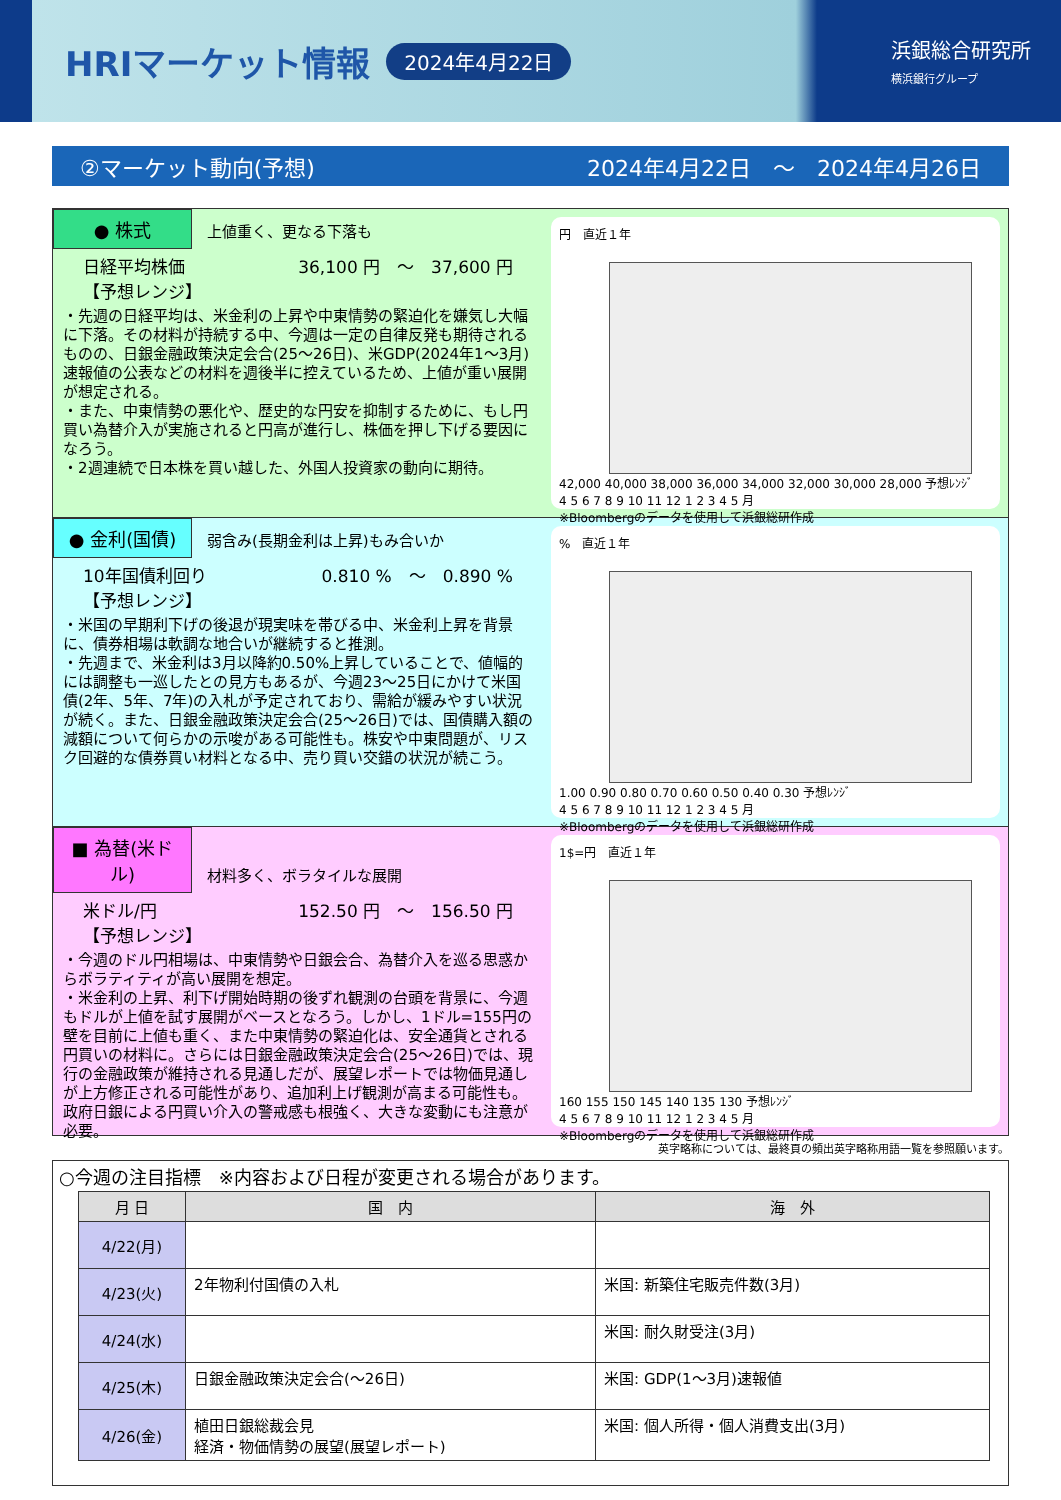HRIマーケット情報
2024年4月22日
浜銀総合研究所
横浜銀行グループ
②マーケット動向(予想) 2024年4月22日　～　2024年4月26日
● 株式 上値重く、更なる下落も
日経平均株価
【予想レンジ】 36,100 円　～　37,600 円
・先週の日経平均は、米金利の上昇や中東情勢の緊迫化を嫌気し大幅に下落。その材料が持続する中、今週は一定の自律反発も期待されるものの、日銀金融政策決定会合(25～26日)、米GDP(2024年1～3月)速報値の公表などの材料を週後半に控えているため、上値が重い展開が想定される。
・また、中東情勢の悪化や、歴史的な円安を抑制するために、もし円買い為替介入が実施されると円高が進行し、株価を押し下げる要因になろう。
・2週連続で日本株を買い越した、外国人投資家の動向に期待。
円　直近１年
42,000 40,000 38,000 36,000 34,000 32,000 30,000 28,000 予想ﾚﾝｼﾞ
4 5 6 7 8 9 10 11 12 1 2 3 4 5 月
※Bloombergのデータを使用して浜銀総研作成
● 金利(国債) 弱含み(長期金利は上昇)もみ合いか
10年国債利回り
【予想レンジ】 0.810 %　～　0.890 %
・米国の早期利下げの後退が現実味を帯びる中、米金利上昇を背景に、債券相場は軟調な地合いが継続すると推測。
・先週まで、米金利は3月以降約0.50%上昇していることで、値幅的には調整も一巡したとの見方もあるが、今週23～25日にかけて米国債(2年、5年、7年)の入札が予定されており、需給が緩みやすい状況が続く。また、日銀金融政策決定会合(25～26日)では、国債購入額の減額について何らかの示唆がある可能性も。株安や中東問題が、リスク回避的な債券買い材料となる中、売り買い交錯の状況が続こう。
%　直近１年
1.00 0.90 0.80 0.70 0.60 0.50 0.40 0.30 予想ﾚﾝｼﾞ
4 5 6 7 8 9 10 11 12 1 2 3 4 5 月
※Bloombergのデータを使用して浜銀総研作成
■ 為替(米ドル) 材料多く、ボラタイルな展開
米ドル/円
【予想レンジ】 152.50 円　～　156.50 円
・今週のドル円相場は、中東情勢や日銀会合、為替介入を巡る思惑からボラティティが高い展開を想定。
・米金利の上昇、利下げ開始時期の後ずれ観測の台頭を背景に、今週もドルが上値を試す展開がベースとなろう。しかし、1ドル=155円の壁を目前に上値も重く、また中東情勢の緊迫化は、安全通貨とされる円買いの材料に。さらには日銀金融政策決定会合(25～26日)では、現行の金融政策が維持される見通しだが、展望レポートでは物価見通しが上方修正される可能性があり、追加利上げ観測が高まる可能性も。政府日銀による円買い介入の警戒感も根強く、大きな変動にも注意が必要。
1$=円　直近１年
160 155 150 145 140 135 130 予想ﾚﾝｼﾞ
4 5 6 7 8 9 10 11 12 1 2 3 4 5 月
※Bloombergのデータを使用して浜銀総研作成
英字略称については、最終頁の頻出英字略称用語一覧を参照願います。
○今週の注目指標　※内容および日程が変更される場合があります。
| 月 日 | 国 内 | 海 外 |
| --- | --- | --- |
| 4/22(月) | | |
| 4/23(火) | 2年物利付国債の入札 | 米国: 新築住宅販売件数(3月) |
| 4/24(水) | | 米国: 耐久財受注(3月) |
| 4/25(木) | 日銀金融政策決定会合(～26日) | 米国: GDP(1～3月)速報値 |
| 4/26(金) | 植田日銀総裁会見 経済・物価情勢の展望(展望レポート) | 米国: 個人所得・個人消費支出(3月) |